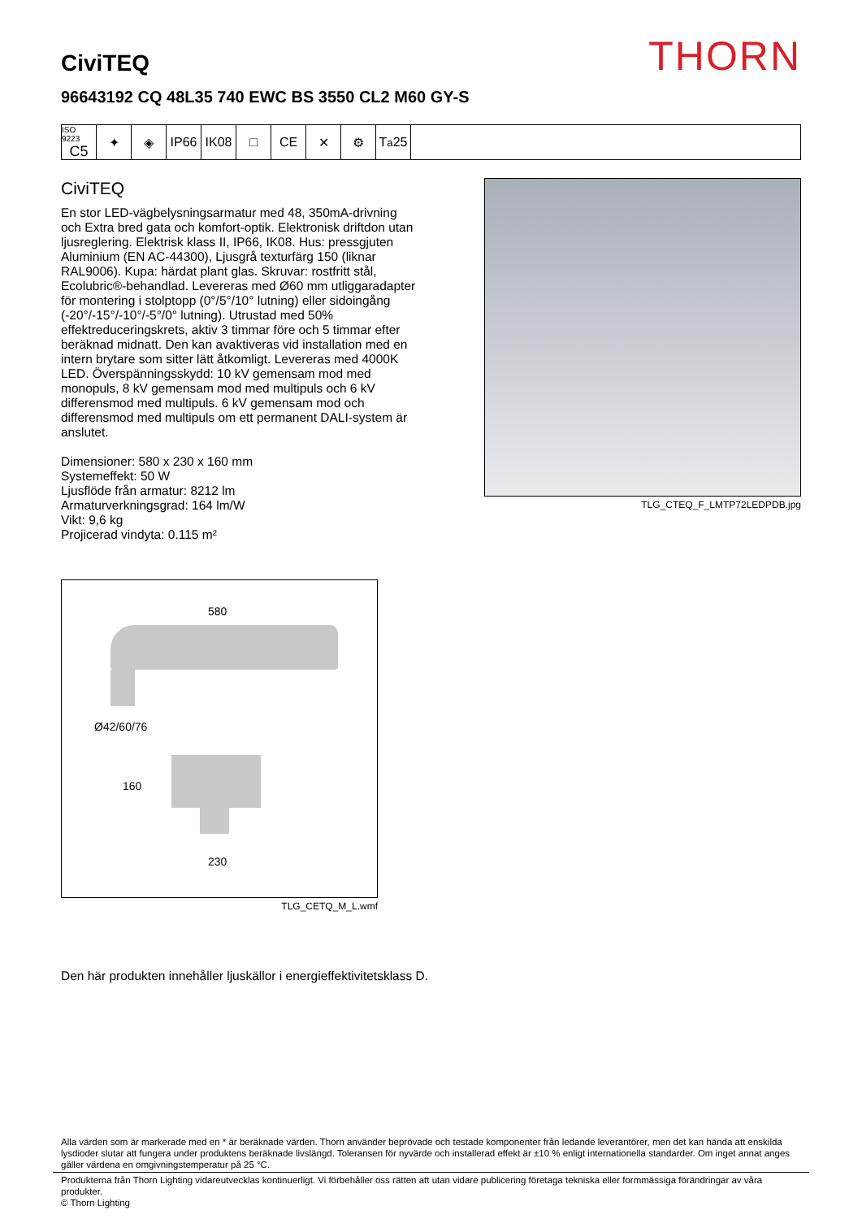THORN
CiviTEQ
96643192 CQ 48L35 740 EWC BS 3550 CL2 M60 GY-S
ISO 9223
C5
✦ ◈ IP66 IK08 □ CE ✕ ⚙ T<sub>a</sub>25
CiviTEQ
En stor LED-vägbelysningsarmatur med 48, 350mA-drivning och Extra bred gata och komfort-optik. Elektronisk driftdon utan ljusreglering. Elektrisk klass II, IP66, IK08. Hus: pressgjuten Aluminium (EN AC-44300), Ljusgrå texturfärg 150 (liknar RAL9006). Kupa: härdat plant glas. Skruvar: rostfritt stål, Ecolubric®-behandlad. Levereras med Ø60 mm utliggaradapter för montering i stolptopp (0°/5°/10° lutning) eller sidoingång (-20°/-15°/-10°/-5°/0° lutning). Utrustad med 50% effektreduceringskrets, aktiv 3 timmar före och 5 timmar efter beräknad midnatt. Den kan avaktiveras vid installation med en intern brytare som sitter lätt åtkomligt. Levereras med 4000K LED. Överspänningsskydd: 10 kV gemensam mod med monopuls, 8 kV gemensam mod med multipuls och 6 kV differensmod med multipuls. 6 kV gemensam mod och differensmod med multipuls om ett permanent DALI-system är anslutet.
Dimensioner: 580 x 230 x 160 mm
Systemeffekt: 50 W
Ljusflöde från armatur: 8212 lm
Armaturverkningsgrad: 164 lm/W
Vikt: 9,6 kg
Projicerad vindyta: 0.115 m²
TLG_CTEQ_F_LMTP72LEDPDB.jpg
580
Ø42/60/76
160
230
TLG_CETQ_M_L.wmf
Den här produkten innehåller ljuskällor i energieffektivitetsklass D.
Alla värden som är markerade med en * är beräknade värden. Thorn använder beprövade och testade komponenter från ledande leverantörer, men det kan hända att enskilda lysdioder slutar att fungera under produktens beräknade livslängd. Toleransen för nyvärde och installerad effekt är ±10 % enligt internationella standarder. Om inget annat anges gäller värdena en omgivningstemperatur på 25 °C.
Produkterna från Thorn Lighting vidareutvecklas kontinuerligt. Vi förbehåller oss rätten att utan vidare publicering företaga tekniska eller formmässiga förändringar av våra produkter.
© Thorn Lighting